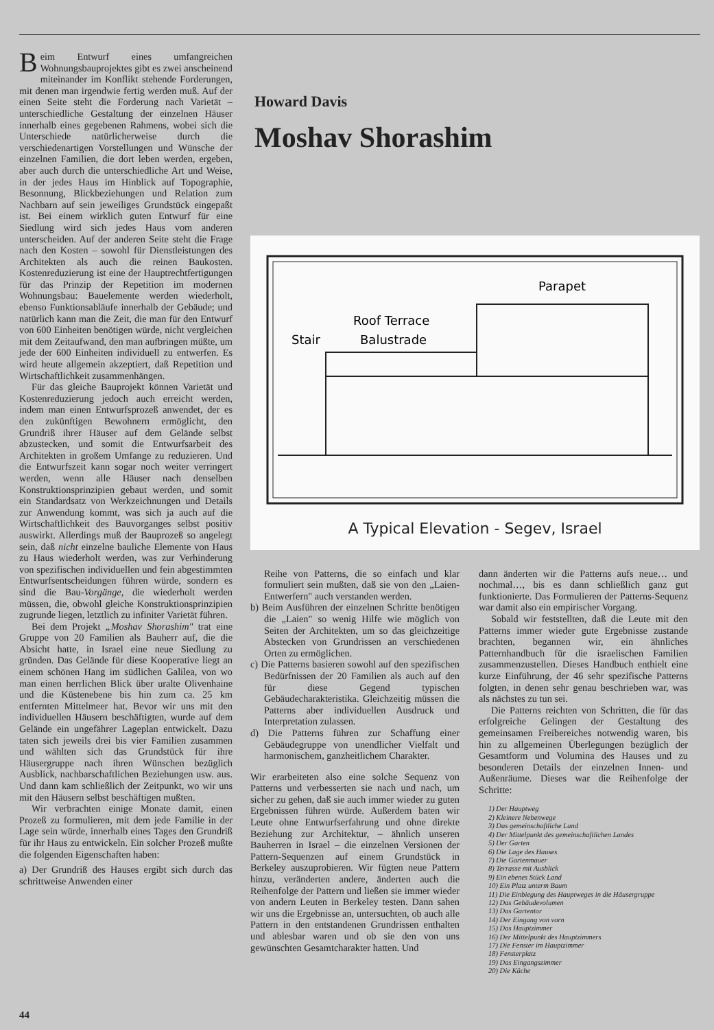Beim Entwurf eines umfangreichen Wohnungsbauprojektes gibt es zwei anscheinend miteinander im Konflikt stehende Forderungen, mit denen man irgendwie fertig werden muß. Auf der einen Seite steht die Forderung nach Varietät – unterschiedliche Gestaltung der einzelnen Häuser innerhalb eines gegebenen Rahmens, wobei sich die Unterschiede natürlicherweise durch die verschiedenartigen Vorstellungen und Wünsche der einzelnen Familien, die dort leben werden, ergeben, aber auch durch die unterschiedliche Art und Weise, in der jedes Haus im Hinblick auf Topographie, Besonnung, Blickbeziehungen und Relation zum Nachbarn auf sein jeweiliges Grundstück eingepaßt ist. Bei einem wirklich guten Entwurf für eine Siedlung wird sich jedes Haus vom anderen unterscheiden. Auf der anderen Seite steht die Frage nach den Kosten – sowohl für Dienstleistungen des Architekten als auch die reinen Baukosten. Kostenreduzierung ist eine der Hauptrechtfertigungen für das Prinzip der Repetition im modernen Wohnungsbau: Bauelemente werden wiederholt, ebenso Funktionsabläufe innerhalb der Gebäude; und natürlich kann man die Zeit, die man für den Entwurf von 600 Einheiten benötigen würde, nicht vergleichen mit dem Zeitaufwand, den man aufbringen müßte, um jede der 600 Einheiten individuell zu entwerfen. Es wird heute allgemein akzeptiert, daß Repetition und Wirtschaftlichkeit zusammenhängen.
Für das gleiche Bauprojekt können Varietät und Kostenreduzierung jedoch auch erreicht werden, indem man einen Entwurfsprozeß anwendet, der es den zukünftigen Bewohnern ermöglicht, den Grundriß ihrer Häuser auf dem Gelände selbst abzustecken, und somit die Entwurfsarbeit des Architekten in großem Umfange zu reduzieren. Und die Entwurfszeit kann sogar noch weiter verringert werden, wenn alle Häuser nach denselben Konstruktionsprinzipien gebaut werden, und somit ein Standardsatz von Werkzeichnungen und Details zur Anwendung kommt, was sich ja auch auf die Wirtschaftlichkeit des Bauvorganges selbst positiv auswirkt. Allerdings muß der Bauprozeß so angelegt sein, daß nicht einzelne bauliche Elemente von Haus zu Haus wiederholt werden, was zur Verhinderung von spezifischen individuellen und fein abgestimmten Entwurfsentscheidungen führen würde, sondern es sind die Bau-Vorgänge, die wiederholt werden müssen, die, obwohl gleiche Konstruktionsprinzipien zugrunde liegen, letztlich zu infiniter Varietät führen.
Bei dem Projekt „Moshav Shorashim" trat eine Gruppe von 20 Familien als Bauherr auf, die die Absicht hatte, in Israel eine neue Siedlung zu gründen. Das Gelände für diese Kooperative liegt an einem schönen Hang im südlichen Galilea, von wo man einen herrlichen Blick über uralte Olivenhaine und die Küstenebene bis hin zum ca. 25 km entfernten Mittelmeer hat. Bevor wir uns mit den individuellen Häusern beschäftigten, wurde auf dem Gelände ein ungefährer Lageplan entwickelt. Dazu taten sich jeweils drei bis vier Familien zusammen und wählten sich das Grundstück für ihre Häusergruppe nach ihren Wünschen bezüglich Ausblick, nachbarschaftlichen Beziehungen usw. aus. Und dann kam schließlich der Zeitpunkt, wo wir uns mit den Häusern selbst beschäftigen mußten.
Wir verbrachten einige Monate damit, einen Prozeß zu formulieren, mit dem jede Familie in der Lage sein würde, innerhalb eines Tages den Grundriß für ihr Haus zu entwickeln. Ein solcher Prozeß mußte die folgenden Eigenschaften haben:
a) Der Grundriß des Hauses ergibt sich durch das schrittweise Anwenden einer
Howard Davis
Moshav Shorashim
Parapet
Roof Terrace
Balustrade
Stair
A Typical Elevation - Segev, Israel
Reihe von Patterns, die so einfach und klar formuliert sein mußten, daß sie von den „Laien-Entwerfern" auch verstanden werden.
b) Beim Ausführen der einzelnen Schritte benötigen die „Laien" so wenig Hilfe wie möglich von Seiten der Architekten, um so das gleichzeitige Abstecken von Grundrissen an verschiedenen Orten zu ermöglichen.
c) Die Patterns basieren sowohl auf den spezifischen Bedürfnissen der 20 Familien als auch auf den für diese Gegend typischen Gebäudecharakteristika. Gleichzeitig müssen die Patterns aber individuellen Ausdruck und Interpretation zulassen.
d) Die Patterns führen zur Schaffung einer Gebäudegruppe von unendlicher Vielfalt und harmonischem, ganzheitlichem Charakter.
Wir erarbeiteten also eine solche Sequenz von Patterns und verbesserten sie nach und nach, um sicher zu gehen, daß sie auch immer wieder zu guten Ergebnissen führen würde. Außerdem baten wir Leute ohne Entwurfserfahrung und ohne direkte Beziehung zur Architektur, – ähnlich unseren Bauherren in Israel – die einzelnen Versionen der Pattern-Sequenzen auf einem Grundstück in Berkeley auszuprobieren. Wir fügten neue Pattern hinzu, veränderten andere, änderten auch die Reihenfolge der Pattern und ließen sie immer wieder von andern Leuten in Berkeley testen. Dann sahen wir uns die Ergebnisse an, untersuchten, ob auch alle Pattern in den entstandenen Grundrissen enthalten und ablesbar waren und ob sie den von uns gewünschten Gesamtcharakter hatten. Und
dann änderten wir die Patterns aufs neue… und nochmal…, bis es dann schließlich ganz gut funktionierte. Das Formulieren der Patterns-Sequenz war damit also ein empirischer Vorgang.
Sobald wir feststellten, daß die Leute mit den Patterns immer wieder gute Ergebnisse zustande brachten, begannen wir, ein ähnliches Patternhandbuch für die israelischen Familien zusammenzustellen. Dieses Handbuch enthielt eine kurze Einführung, der 46 sehr spezifische Patterns folgten, in denen sehr genau beschrieben war, was als nächstes zu tun sei.
Die Patterns reichten von Schritten, die für das erfolgreiche Gelingen der Gestaltung des gemeinsamen Freibereiches notwendig waren, bis hin zu allgemeinen Überlegungen bezüglich der Gesamtform und Volumina des Hauses und zu besonderen Details der einzelnen Innen- und Außenräume. Dieses war die Reihenfolge der Schritte:
1) Der Hauptweg
2) Kleinere Nebenwege
3) Das gemeinschaftliche Land
4) Der Mittelpunkt des gemeinschaftlichen Landes
5) Der Garten
6) Die Lage des Hauses
7) Die Gartenmauer
8) Terrasse mit Ausblick
9) Ein ebenes Stück Land
10) Ein Platz unterm Baum
11) Die Einbiegung des Hauptweges in die Häusergruppe
12) Das Gebäudevolumen
13) Das Gartentor
14) Der Eingang von vorn
15) Das Hauptzimmer
16) Der Mittelpunkt des Hauptzimmers
17) Die Fenster im Hauptzimmer
18) Fensterplatz
19) Das Eingangszimmer
20) Die Küche
44